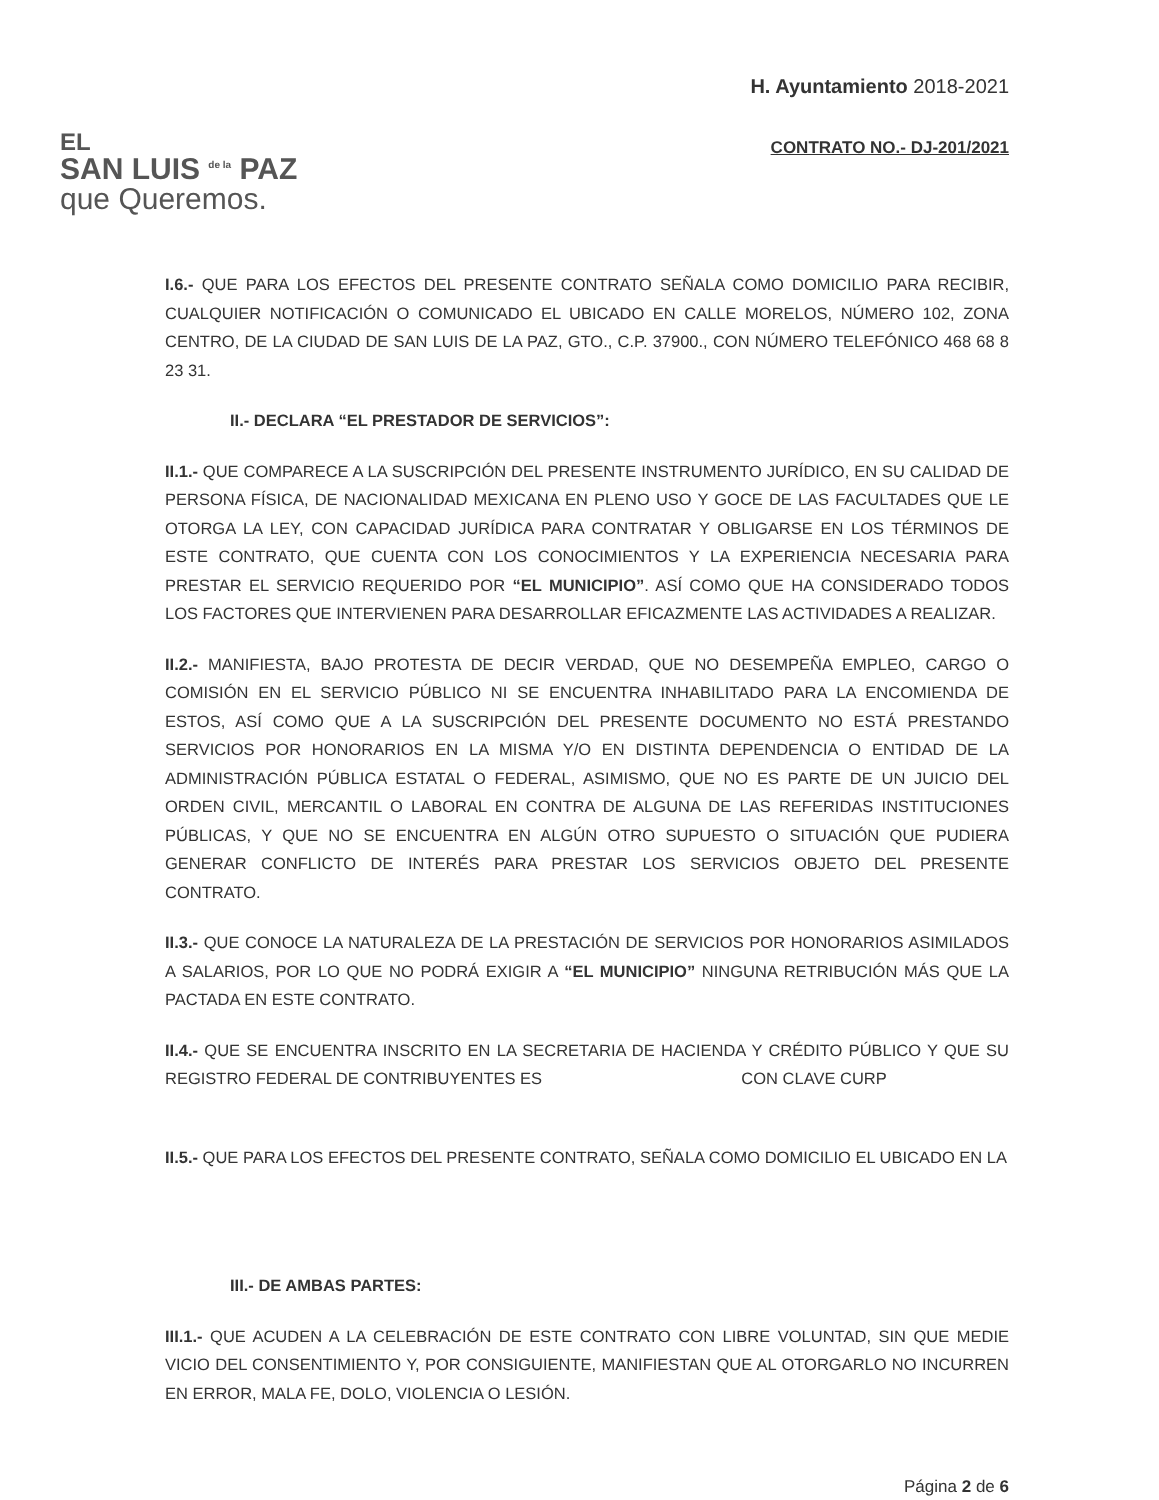EL
SAN LUIS <sup>de la</sup> PAZ
que Queremos.
H. Ayuntamiento 2018-2021
CONTRATO NO.- DJ-201/2021
I.6.- QUE PARA LOS EFECTOS DEL PRESENTE CONTRATO SEÑALA COMO DOMICILIO PARA RECIBIR, CUALQUIER NOTIFICACIÓN O COMUNICADO EL UBICADO EN CALLE MORELOS, NÚMERO 102, ZONA CENTRO, DE LA CIUDAD DE SAN LUIS DE LA PAZ, GTO., C.P. 37900., CON NÚMERO TELEFÓNICO 468 68 8 23 31.
II.- DECLARA “EL PRESTADOR DE SERVICIOS”:
II.1.- QUE COMPARECE A LA SUSCRIPCIÓN DEL PRESENTE INSTRUMENTO JURÍDICO, EN SU CALIDAD DE PERSONA FÍSICA, DE NACIONALIDAD MEXICANA EN PLENO USO Y GOCE DE LAS FACULTADES QUE LE OTORGA LA LEY, CON CAPACIDAD JURÍDICA PARA CONTRATAR Y OBLIGARSE EN LOS TÉRMINOS DE ESTE CONTRATO, QUE CUENTA CON LOS CONOCIMIENTOS Y LA EXPERIENCIA NECESARIA PARA PRESTAR EL SERVICIO REQUERIDO POR “EL MUNICIPIO”. ASÍ COMO QUE HA CONSIDERADO TODOS LOS FACTORES QUE INTERVIENEN PARA DESARROLLAR EFICAZMENTE LAS ACTIVIDADES A REALIZAR.
II.2.- MANIFIESTA, BAJO PROTESTA DE DECIR VERDAD, QUE NO DESEMPEÑA EMPLEO, CARGO O COMISIÓN EN EL SERVICIO PÚBLICO NI SE ENCUENTRA INHABILITADO PARA LA ENCOMIENDA DE ESTOS, ASÍ COMO QUE A LA SUSCRIPCIÓN DEL PRESENTE DOCUMENTO NO ESTÁ PRESTANDO SERVICIOS POR HONORARIOS EN LA MISMA Y/O EN DISTINTA DEPENDENCIA O ENTIDAD DE LA ADMINISTRACIÓN PÚBLICA ESTATAL O FEDERAL, ASIMISMO, QUE NO ES PARTE DE UN JUICIO DEL ORDEN CIVIL, MERCANTIL O LABORAL EN CONTRA DE ALGUNA DE LAS REFERIDAS INSTITUCIONES PÚBLICAS, Y QUE NO SE ENCUENTRA EN ALGÚN OTRO SUPUESTO O SITUACIÓN QUE PUDIERA GENERAR CONFLICTO DE INTERÉS PARA PRESTAR LOS SERVICIOS OBJETO DEL PRESENTE CONTRATO.
II.3.- QUE CONOCE LA NATURALEZA DE LA PRESTACIÓN DE SERVICIOS POR HONORARIOS ASIMILADOS A SALARIOS, POR LO QUE NO PODRÁ EXIGIR A “EL MUNICIPIO” NINGUNA RETRIBUCIÓN MÁS QUE LA PACTADA EN ESTE CONTRATO.
II.4.- QUE SE ENCUENTRA INSCRITO EN LA SECRETARIA DE HACIENDA Y CRÉDITO PÚBLICO Y QUE SU REGISTRO FEDERAL DE CONTRIBUYENTES ES CON CLAVE CURP
II.5.- QUE PARA LOS EFECTOS DEL PRESENTE CONTRATO, SEÑALA COMO DOMICILIO EL UBICADO EN LA
III.- DE AMBAS PARTES:
III.1.- QUE ACUDEN A LA CELEBRACIÓN DE ESTE CONTRATO CON LIBRE VOLUNTAD, SIN QUE MEDIE VICIO DEL CONSENTIMIENTO Y, POR CONSIGUIENTE, MANIFIESTAN QUE AL OTORGARLO NO INCURREN EN ERROR, MALA FE, DOLO, VIOLENCIA O LESIÓN.
Página 2 de 6